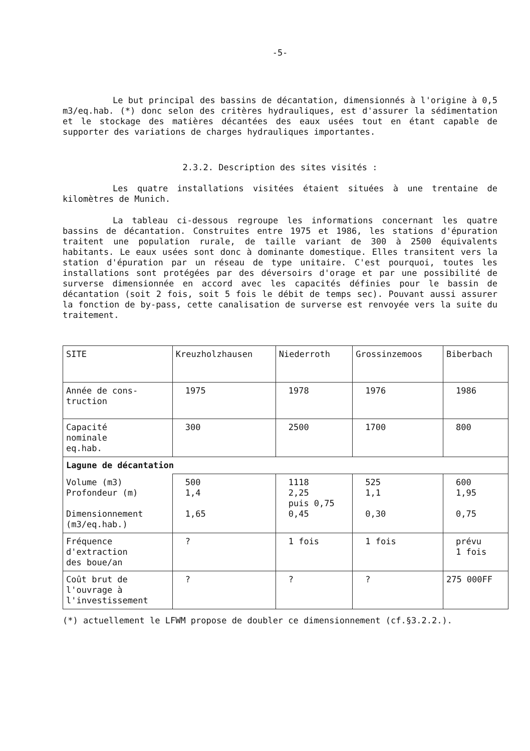-5-
Le but principal des bassins de décantation, dimensionnés à l'origine à 0,5 m3/eq.hab. (*) donc selon des critères hydrauliques, est d'assurer la sédimentation et le stockage des matières décantées des eaux usées tout en étant capable de supporter des variations de charges hydrauliques importantes.
2.3.2. Description des sites visités :
Les quatre installations visitées étaient situées à une trentaine de kilomètres de Munich.
La tableau ci-dessous regroupe les informations concernant les quatre bassins de décantation. Construites entre 1975 et 1986, les stations d'épuration traitent une population rurale, de taille variant de 300 à 2500 équivalents habitants. Le eaux usées sont donc à dominante domestique. Elles transitent vers la station d'épuration par un réseau de type unitaire. C'est pourquoi, toutes les installations sont protégées par des déversoirs d'orage et par une possibilité de surverse dimensionnée en accord avec les capacités définies pour le bassin de décantation (soit 2 fois, soit 5 fois le débit de temps sec). Pouvant aussi assurer la fonction de by-pass, cette canalisation de surverse est renvoyée vers la suite du traitement.
| SITE | Kreuzholzhausen | Niederroth | Grossinzemoos | Biberbach |
| --- | --- | --- | --- | --- |
| Année de cons- truction | 1975 | 1978 | 1976 | 1986 |
| Capacité nominale eq.hab. | 300 | 2500 | 1700 | 800 |
| Lagune de décantation | | | | |
| Volume (m3) Profondeur (m) Dimensionnement (m3/eq.hab.) | 500 1,4 1,65 | 1118 2,25 puis 0,75 0,45 | 525 1,1 0,30 | 600 1,95 0,75 |
| Fréquence d'extraction des boue/an | ? | 1 fois | 1 fois | prévu 1 fois |
| Coût brut de l'ouvrage à l'investissement | ? | ? | ? | 275 000FF |
(*) actuellement le LFWM propose de doubler ce dimensionnement (cf.§3.2.2.).